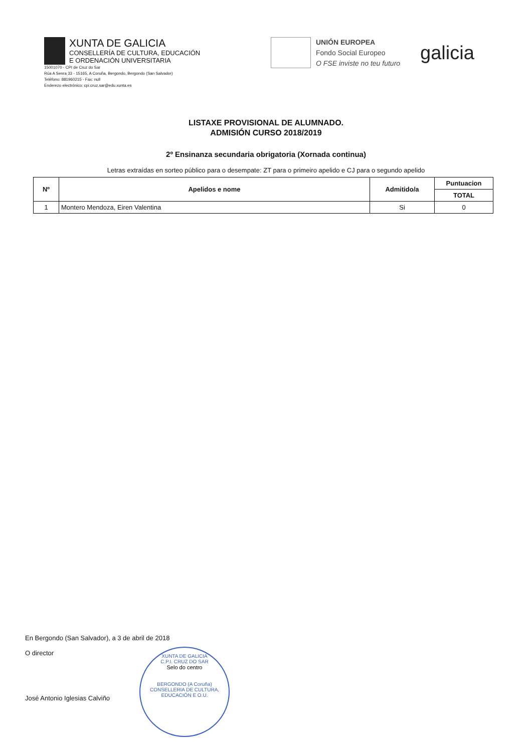XUNTA DE GALICIA
CONSELLERÍA DE CULTURA, EDUCACIÓN
E ORDENACIÓN UNIVERSITARIA
15001070 - CPI de Cruz do Sar
Rúa A Senra 33 - 15165, A Coruña, Bergondo, Bergondo (San Salvador)
Teléfono: 881960215 - Fax: null
Enderezo electrónico: cpi.cruz.sar@edu.xunta.es
UNIÓN EUROPEA
Fondo Social Europeo
O FSE inviste no teu futuro
galicia
LISTAXE PROVISIONAL DE ALUMNADO.
ADMISIÓN CURSO 2018/2019
2º Ensinanza secundaria obrigatoria (Xornada continua)
Letras extraídas en sorteo público para o desempate: ZT para o primeiro apelido e CJ para o segundo apelido
| Nº | Apelidos e nome | Admitido/a | Puntuacion |
| --- | --- | --- | --- |
| | | | TOTAL |
| 1 | Montero Mendoza, Eiren Valentina | Si | 0 |
En Bergondo (San Salvador), a 3 de abril de 2018
O director
José Antonio Iglesias Calviño
XUNTA DE GALICIA
C.P.I. CRUZ DO SAR
Selo do centro
BERGONDO (A Coruña)
CONSELLERIA DE CULTURA, EDUCACIÓN E O.U.